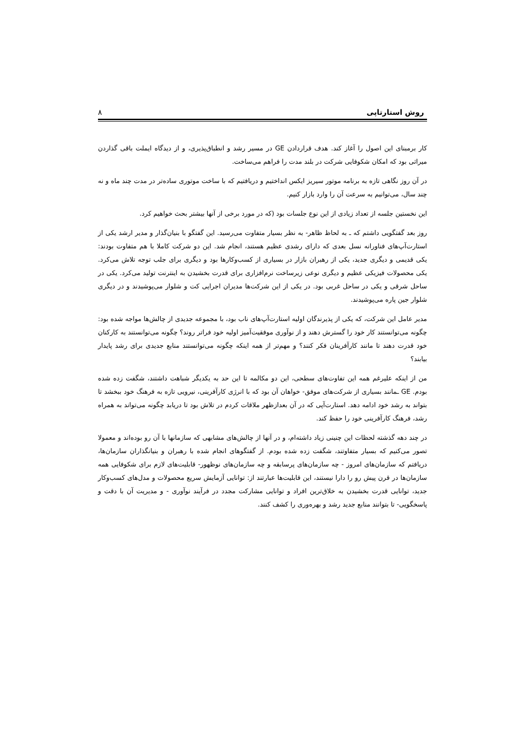روش استارتاپی ۸
کار برمبنای این اصول را آغاز کند. هدف قراردادن GE در مسیر رشد و انطباق‌پذیری، و از دیدگاه ایملت باقی گذاردن میراثی بود که امکان شکوفایی شرکت در بلند مدت را فراهم می‌ساخت.
در آن روز نگاهی تازه به برنامه موتور سیریز ایکس انداختیم و دریافتیم که با ساخت موتوری ساده‌تر در مدت چند ماه و نه چند سال، می‌توانیم به سرعت آن را وارد بازار کنیم.
این نخستین جلسه از تعداد زیادی از این نوع جلسات بود (که در مورد برخی از آنها بیشتر بحث خواهیم کرد.
روز بعد گفتگویی داشتم که ـ به لحاظ ظاهر- به نظر بسیار متفاوت می‌رسید. این گفتگو با بنیان‌گذار و مدیر ارشد یکی از استارت‌آپ‌های فناورانه نسل بعدی که دارای رشدی عظیم هستند، انجام شد. این دو شرکت کاملا با هم متفاوت بودند: یکی قدیمی و دیگری جدید، یکی از رهبران بازار در بسیاری از کسب‌وکارها بود و دیگری برای جلب توجه تلاش می‌کرد. یکی محصولات فیزیکی عظیم و دیگری نوعی زیرساخت نرم‌افزاری برای قدرت بخشیدن به اینترنت تولید می‌کرد. یکی در ساحل شرقی و یکی در ساحل غربی بود. در یکی از این شرکت‌ها مدیران اجرایی کت و شلوار می‌پوشیدند و در دیگری شلوار جین پاره می‌پوشیدند.
مدیر عامل این شرکت، که یکی از پذیرندگان اولیه استارت‌آپ‌های ناب بود، با مجموعه جدیدی از چالش‌ها مواجه شده بود: چگونه می‌توانستند کار خود را گسترش دهند و از نوآوری موفقیت‌آمیز اولیه خود فراتر روند؟ چگونه می‌توانستند به کارکنان خود قدرت دهند تا مانند کارآفرینان فکر کنند؟ و مهم‌تر از همه اینکه چگونه می‌توانستند منابع جدیدی برای رشد پایدار بیابند؟
من از اینکه علیرغم همه این تفاوت‌های سطحی، این دو مکالمه تا این حد به یکدیگر شباهت داشتند، شگفت زده شده بودم. GE ـمانند بسیاری از شرکت‌های موفق- خواهان آن بود که با انرژی کارآفرینی، نیرویی تازه به فرهنگ خود ببخشد تا بتواند به رشد خود ادامه دهد. استارت‌آپی که در آن بعدازظهر ملاقات کردم در تلاش بود تا دریابد چگونه می‌تواند به همراه رشد، فرهنگ کارآفرینی خود را حفظ کند.
در چند دهه گذشته لحظات این چنینی زیاد داشته‌ام، و در آنها از چالش‌های مشابهی که سازمانها با آن رو بوده‌اند و معمولا تصور می‌کنیم که بسیار متفاوتند، شگفت زده شده بودم. از گفتگوهای انجام شده با رهبران و بنیانگذاران سازمان‌ها، دریافتم که سازمان‌های امروز - چه سازمان‌های پرسابقه و چه سازمان‌های نوظهور- قابلیت‌های لازم برای شکوفایی همه سازمان‌ها در قرن پیش رو را دارا نیستند، این قابلیت‌ها عبارتند از: توانایی آزمایش سریع محصولات و مدل‌های کسب‌وکار جدید، توانایی قدرت بخشیدن به خلاق‌ترین افراد و توانایی مشارکت مجدد در فرآیند نوآوری - و مدیریت آن با دقت و پاسخگویی- تا بتوانند منابع جدید رشد و بهره‌وری را کشف کنند.